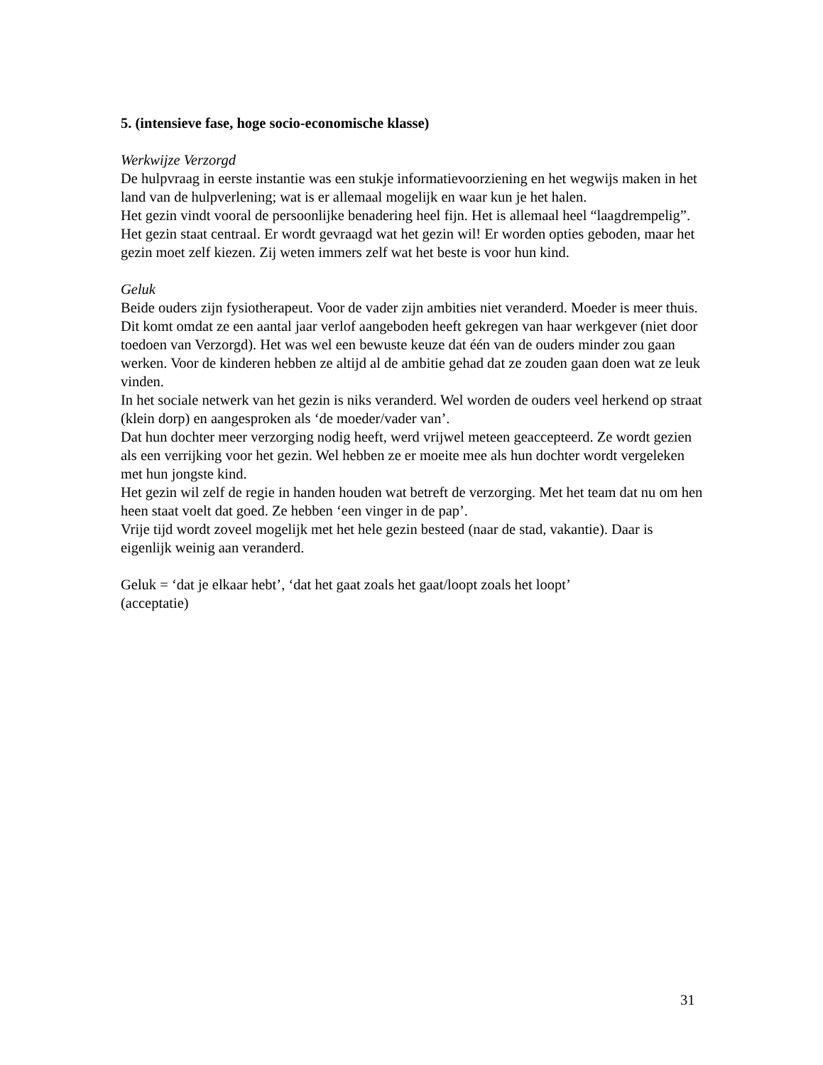5. (intensieve fase, hoge socio-economische klasse)
Werkwijze Verzorgd
De hulpvraag in eerste instantie was een stukje informatievoorziening en het wegwijs maken in het land van de hulpverlening; wat is er allemaal mogelijk en waar kun je het halen.
Het gezin vindt vooral de persoonlijke benadering heel fijn. Het is allemaal heel “laagdrempelig”. Het gezin staat centraal. Er wordt gevraagd wat het gezin wil! Er worden opties geboden, maar het gezin moet zelf kiezen. Zij weten immers zelf wat het beste is voor hun kind.
Geluk
Beide ouders zijn fysiotherapeut. Voor de vader zijn ambities niet veranderd. Moeder is meer thuis. Dit komt omdat ze een aantal jaar verlof aangeboden heeft gekregen van haar werkgever (niet door toedoen van Verzorgd). Het was wel een bewuste keuze dat één van de ouders minder zou gaan werken. Voor de kinderen hebben ze altijd al de ambitie gehad dat ze zouden gaan doen wat ze leuk vinden.
In het sociale netwerk van het gezin is niks veranderd. Wel worden de ouders veel herkend op straat (klein dorp) en aangesproken als ‘de moeder/vader van’.
Dat hun dochter meer verzorging nodig heeft, werd vrijwel meteen geaccepteerd. Ze wordt gezien als een verrijking voor het gezin. Wel hebben ze er moeite mee als hun dochter wordt vergeleken met hun jongste kind.
Het gezin wil zelf de regie in handen houden wat betreft de verzorging. Met het team dat nu om hen heen staat voelt dat goed. Ze hebben ‘een vinger in de pap’.
Vrije tijd wordt zoveel mogelijk met het hele gezin besteed (naar de stad, vakantie). Daar is eigenlijk weinig aan veranderd.
Geluk = ‘dat je elkaar hebt’, ‘dat het gaat zoals het gaat/loopt zoals het loopt’
(acceptatie)
31